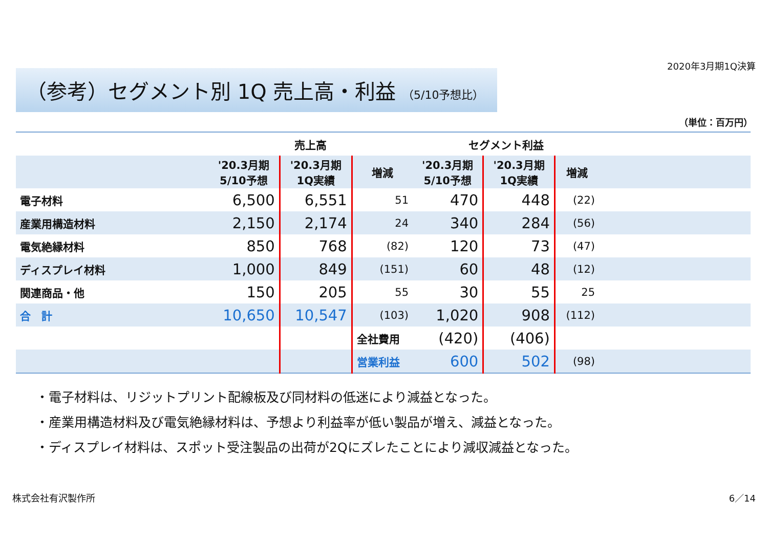（参考）セグメント別 1Q 売上高・利益 （5/10予想比）
2020年3月期1Q決算
（単位：百万円）
| | 売上高 | | | セグメント利益 | | | |
| --- | --- | --- | --- | --- | --- | --- | --- |
| | '20.3月期 5/10予想 | '20.3月期 1Q実績 | 増減 | '20.3月期 5/10予想 | '20.3月期 1Q実績 | 増減 | |
| 電子材料 | 6,500 | 6,551 | 51 | 470 | 448 | (22) | |
| 産業用構造材料 | 2,150 | 2,174 | 24 | 340 | 284 | (56) | |
| 電気絶縁材料 | 850 | 768 | (82) | 120 | 73 | (47) | |
| ディスプレイ材料 | 1,000 | 849 | (151) | 60 | 48 | (12) | |
| 関連商品・他 | 150 | 205 | 55 | 30 | 55 | 25 | |
| 合 計 | 10,650 | 10,547 | (103) | 1,020 | 908 | (112) | |
| | | | 全社費用 | (420) | (406) | | |
| | | | 営業利益 | 600 | 502 | (98) | |
・電子材料は、リジットプリント配線板及び同材料の低迷により減益となった。
・産業用構造材料及び電気絶縁材料は、予想より利益率が低い製品が増え、減益となった。
・ディスプレイ材料は、スポット受注製品の出荷が2Qにズレたことにより減収減益となった。
株式会社有沢製作所 6／14